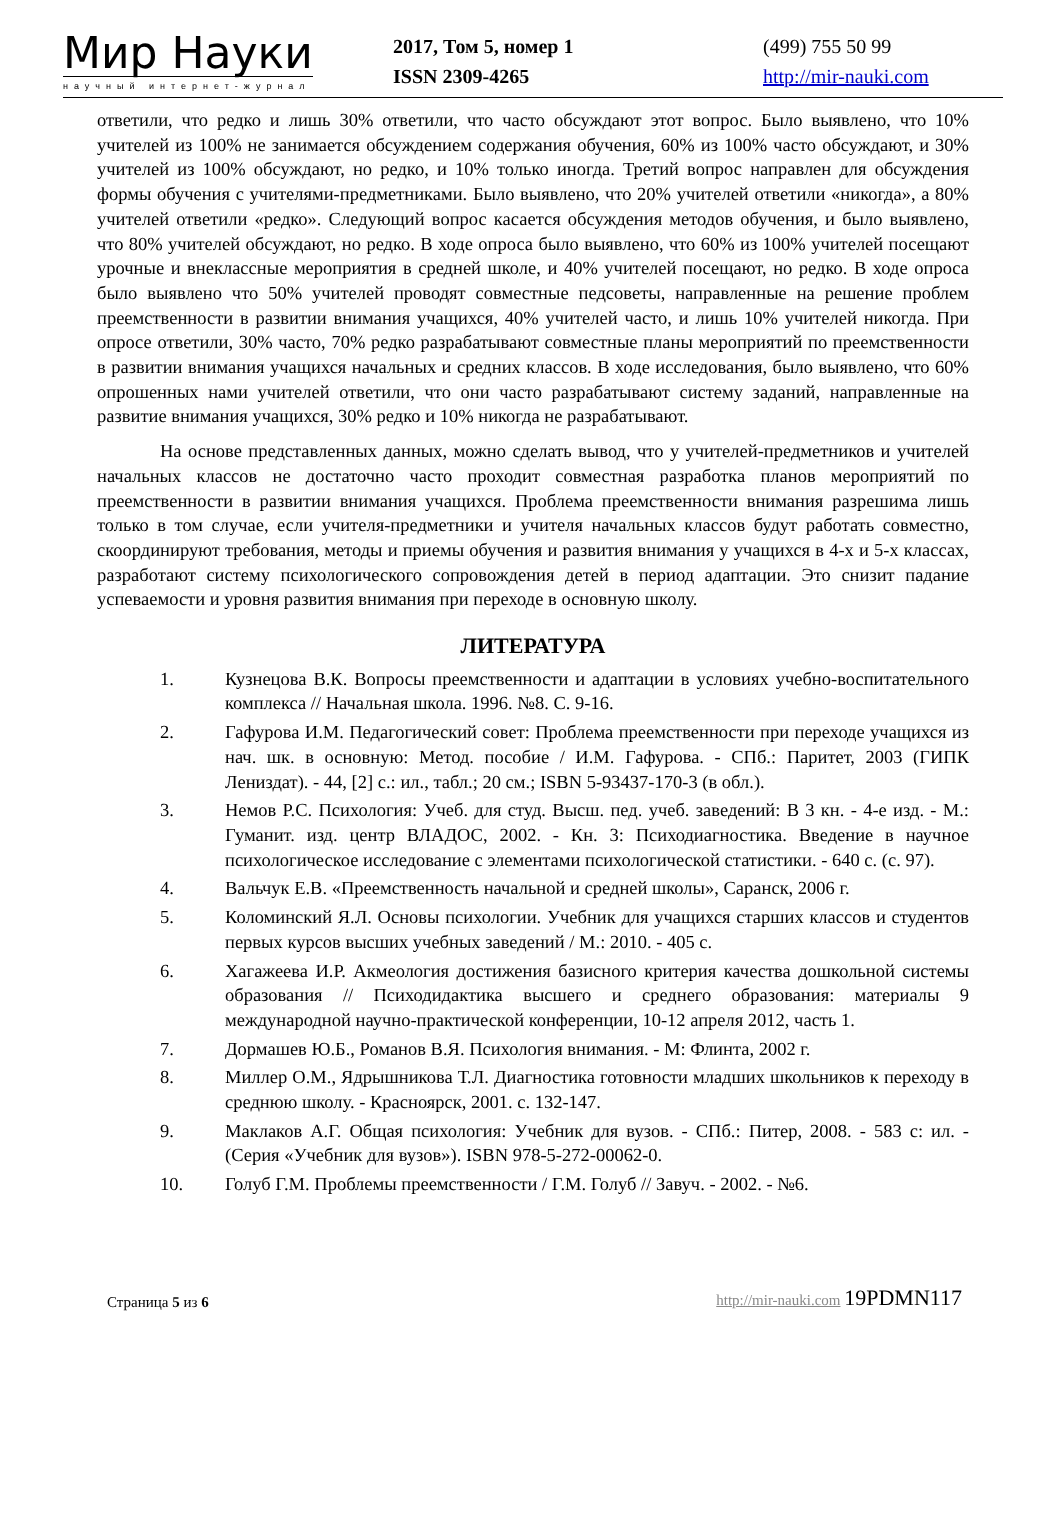Мир Науки
научный интернет-журнал
2017, Том 5, номер 1
ISSN 2309-4265
(499) 755 50 99
http://mir-nauki.com
ответили, что редко и лишь 30% ответили, что часто обсуждают этот вопрос. Было выявлено, что 10% учителей из 100% не занимается обсуждением содержания обучения, 60% из 100% часто обсуждают, и 30% учителей из 100% обсуждают, но редко, и 10% только иногда. Третий вопрос направлен для обсуждения формы обучения с учителями-предметниками. Было выявлено, что 20% учителей ответили «никогда», а 80% учителей ответили «редко». Следующий вопрос касается обсуждения методов обучения, и было выявлено, что 80% учителей обсуждают, но редко. В ходе опроса было выявлено, что 60% из 100% учителей посещают урочные и внеклассные мероприятия в средней школе, и 40% учителей посещают, но редко. В ходе опроса было выявлено что 50% учителей проводят совместные педсоветы, направленные на решение проблем преемственности в развитии внимания учащихся, 40% учителей часто, и лишь 10% учителей никогда. При опросе ответили, 30% часто, 70% редко разрабатывают совместные планы мероприятий по преемственности в развитии внимания учащихся начальных и средних классов. В ходе исследования, было выявлено, что 60% опрошенных нами учителей ответили, что они часто разрабатывают систему заданий, направленные на развитие внимания учащихся, 30% редко и 10% никогда не разрабатывают.
На основе представленных данных, можно сделать вывод, что у учителей-предметников и учителей начальных классов не достаточно часто проходит совместная разработка планов мероприятий по преемственности в развитии внимания учащихся. Проблема преемственности внимания разрешима лишь только в том случае, если учителя-предметники и учителя начальных классов будут работать совместно, скоординируют требования, методы и приемы обучения и развития внимания у учащихся в 4-х и 5-х классах, разработают систему психологического сопровождения детей в период адаптации. Это снизит падание успеваемости и уровня развития внимания при переходе в основную школу.
ЛИТЕРАТУРА
1. Кузнецова В.К. Вопросы преемственности и адаптации в условиях учебно-воспитательного комплекса // Начальная школа. 1996. №8. С. 9-16.
2. Гафурова И.М. Педагогический совет: Проблема преемственности при переходе учащихся из нач. шк. в основную: Метод. пособие / И.М. Гафурова. - СПб.: Паритет, 2003 (ГИПК Лениздат). - 44, [2] с.: ил., табл.; 20 см.; ISBN 5-93437-170-3 (в обл.).
3. Немов Р.С. Психология: Учеб. для студ. Высш. пед. учеб. заведений: В 3 кн. - 4-е изд. - М.: Гуманит. изд. центр ВЛАДОС, 2002. - Кн. 3: Психодиагностика. Введение в научное психологическое исследование с элементами психологической статистики. - 640 с. (с. 97).
4. Вальчук Е.В. «Преемственность начальной и средней школы», Саранск, 2006 г.
5. Коломинский Я.Л. Основы психологии. Учебник для учащихся старших классов и студентов первых курсов высших учебных заведений / М.: 2010. - 405 с.
6. Хагажеева И.Р. Акмеология достижения базисного критерия качества дошкольной системы образования // Психодидактика высшего и среднего образования: материалы 9 международной научно-практической конференции, 10-12 апреля 2012, часть 1.
7. Дормашев Ю.Б., Романов В.Я. Психология внимания. - М: Флинта, 2002 г.
8. Миллер О.М., Ядрышникова Т.Л. Диагностика готовности младших школьников к переходу в среднюю школу. - Красноярск, 2001. с. 132-147.
9. Маклаков А.Г. Общая психология: Учебник для вузов. - СПб.: Питер, 2008. - 583 с: ил. - (Серия «Учебник для вузов»). ISBN 978-5-272-00062-0.
10. Голуб Г.М. Проблемы преемственности / Г.М. Голуб // Завуч. - 2002. - №6.
Страница 5 из 6
http://mir-nauki.com 19PDMN117